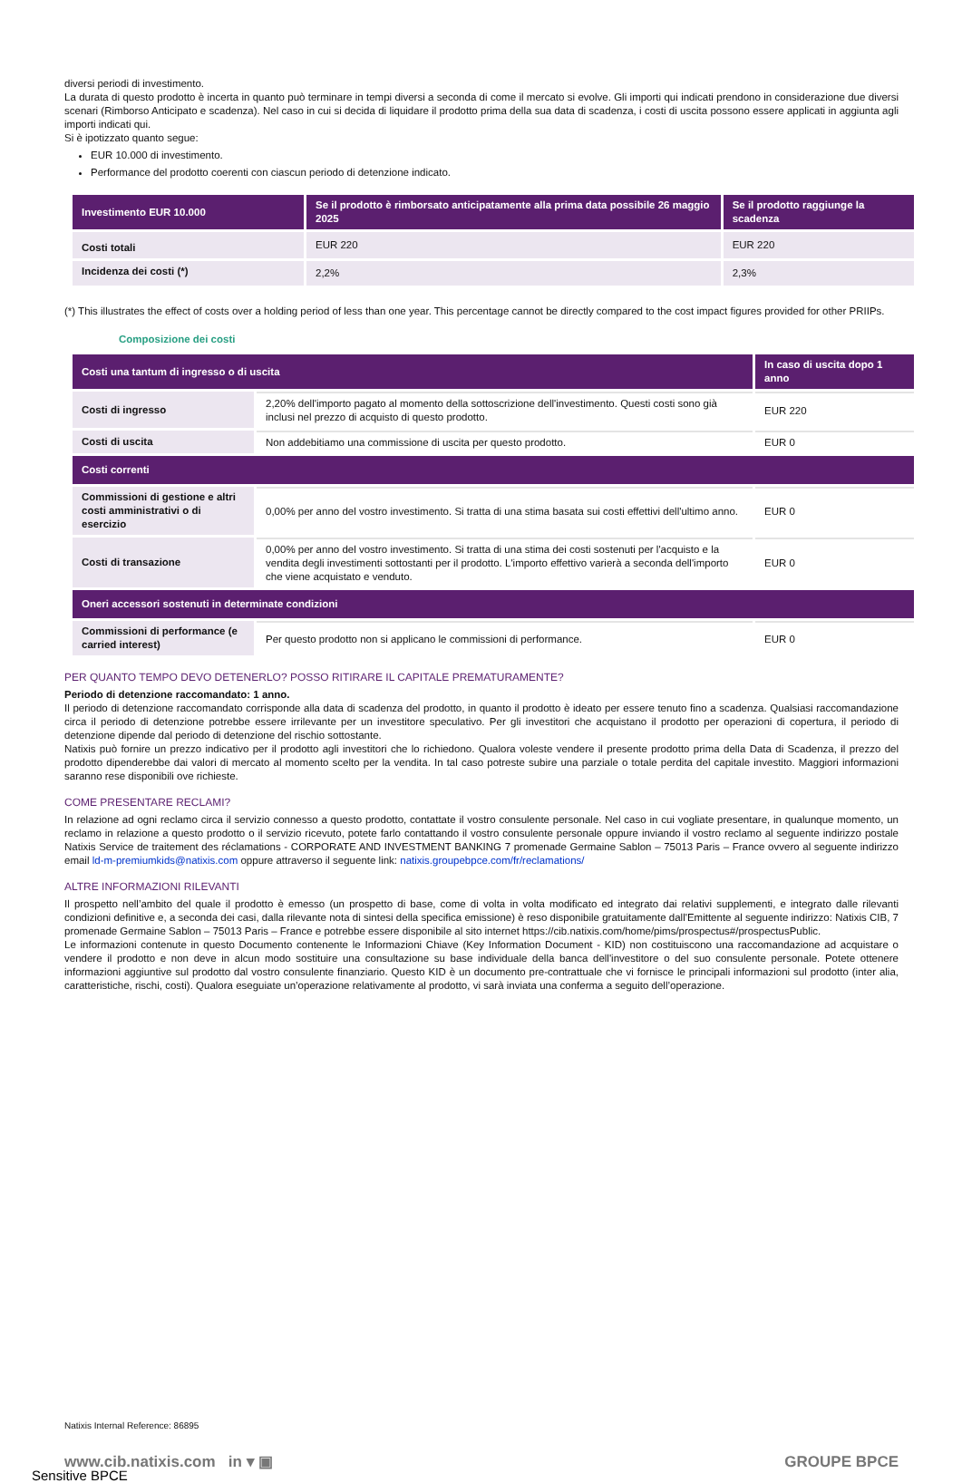diversi periodi di investimento.
La durata di questo prodotto è incerta in quanto può terminare in tempi diversi a seconda di come il mercato si evolve. Gli importi qui indicati prendono in considerazione due diversi scenari (Rimborso Anticipato e scadenza). Nel caso in cui si decida di liquidare il prodotto prima della sua data di scadenza, i costi di uscita possono essere applicati in aggiunta agli importi indicati qui.
Si è ipotizzato quanto segue:
EUR 10.000 di investimento.
Performance del prodotto coerenti con ciascun periodo di detenzione indicato.
| Investimento EUR 10.000 | Se il prodotto è rimborsato anticipatamente alla prima data possibile 26 maggio 2025 | Se il prodotto raggiunge la scadenza |
| --- | --- | --- |
| Costi totali | EUR 220 | EUR 220 |
| Incidenza dei costi (*) | 2,2% | 2,3% |
(*) This illustrates the effect of costs over a holding period of less than one year. This percentage cannot be directly compared to the cost impact figures provided for other PRIIPs.
Composizione dei costi
| Costi una tantum di ingresso o di uscita | | In caso di uscita dopo 1 anno |
| --- | --- | --- |
| Costi di ingresso | 2,20% dell'importo pagato al momento della sottoscrizione dell'investimento. Questi costi sono già inclusi nel prezzo di acquisto di questo prodotto. | EUR 220 |
| Costi di uscita | Non addebitiamo una commissione di uscita per questo prodotto. | EUR 0 |
| Costi correnti | | |
| Commissioni di gestione e altri costi amministrativi o di esercizio | 0,00% per anno del vostro investimento. Si tratta di una stima basata sui costi effettivi dell'ultimo anno. | EUR 0 |
| Costi di transazione | 0,00% per anno del vostro investimento. Si tratta di una stima dei costi sostenuti per l'acquisto e la vendita degli investimenti sottostanti per il prodotto. L'importo effettivo varierà a seconda dell'importo che viene acquistato e venduto. | EUR 0 |
| Oneri accessori sostenuti in determinate condizioni | | |
| Commissioni di performance (e carried interest) | Per questo prodotto non si applicano le commissioni di performance. | EUR 0 |
PER QUANTO TEMPO DEVO DETENERLO? POSSO RITIRARE IL CAPITALE PREMATURAMENTE?
Periodo di detenzione raccomandato: 1 anno.
Il periodo di detenzione raccomandato corrisponde alla data di scadenza del prodotto, in quanto il prodotto è ideato per essere tenuto fino a scadenza. Qualsiasi raccomandazione circa il periodo di detenzione potrebbe essere irrilevante per un investitore speculativo. Per gli investitori che acquistano il prodotto per operazioni di copertura, il periodo di detenzione dipende dal periodo di detenzione del rischio sottostante.
Natixis può fornire un prezzo indicativo per il prodotto agli investitori che lo richiedono. Qualora voleste vendere il presente prodotto prima della Data di Scadenza, il prezzo del prodotto dipenderebbe dai valori di mercato al momento scelto per la vendita. In tal caso potreste subire una parziale o totale perdita del capitale investito. Maggiori informazioni saranno rese disponibili ove richieste.
COME PRESENTARE RECLAMI?
In relazione ad ogni reclamo circa il servizio connesso a questo prodotto, contattate il vostro consulente personale. Nel caso in cui vogliate presentare, in qualunque momento, un reclamo in relazione a questo prodotto o il servizio ricevuto, potete farlo contattando il vostro consulente personale oppure inviando il vostro reclamo al seguente indirizzo postale Natixis Service de traitement des réclamations - CORPORATE AND INVESTMENT BANKING 7 promenade Germaine Sablon – 75013 Paris – France ovvero al seguente indirizzo email ld-m-premiumkids@natixis.com oppure attraverso il seguente link: natixis.groupebpce.com/fr/reclamations/
ALTRE INFORMAZIONI RILEVANTI
Il prospetto nell’ambito del quale il prodotto è emesso (un prospetto di base, come di volta in volta modificato ed integrato dai relativi supplementi, e integrato dalle rilevanti condizioni definitive e, a seconda dei casi, dalla rilevante nota di sintesi della specifica emissione) è reso disponibile gratuitamente dall'Emittente al seguente indirizzo: Natixis CIB, 7 promenade Germaine Sablon – 75013 Paris – France e potrebbe essere disponibile al sito internet https://cib.natixis.com/home/pims/prospectus#/prospectusPublic.
Le informazioni contenute in questo Documento contenente le Informazioni Chiave (Key Information Document - KID) non costituiscono una raccomandazione ad acquistare o vendere il prodotto e non deve in alcun modo sostituire una consultazione su base individuale della banca dell'investitore o del suo consulente personale. Potete ottenere informazioni aggiuntive sul prodotto dal vostro consulente finanziario. Questo KID è un documento pre-contrattuale che vi fornisce le principali informazioni sul prodotto (inter alia, caratteristiche, rischi, costi). Qualora eseguiate un’operazione relativamente al prodotto, vi sarà inviata una conferma a seguito dell’operazione.
Natixis Internal Reference: 86895
www.cib.natixis.com in ▾ ▣ GROUPE BPCE
Sensitive BPCE